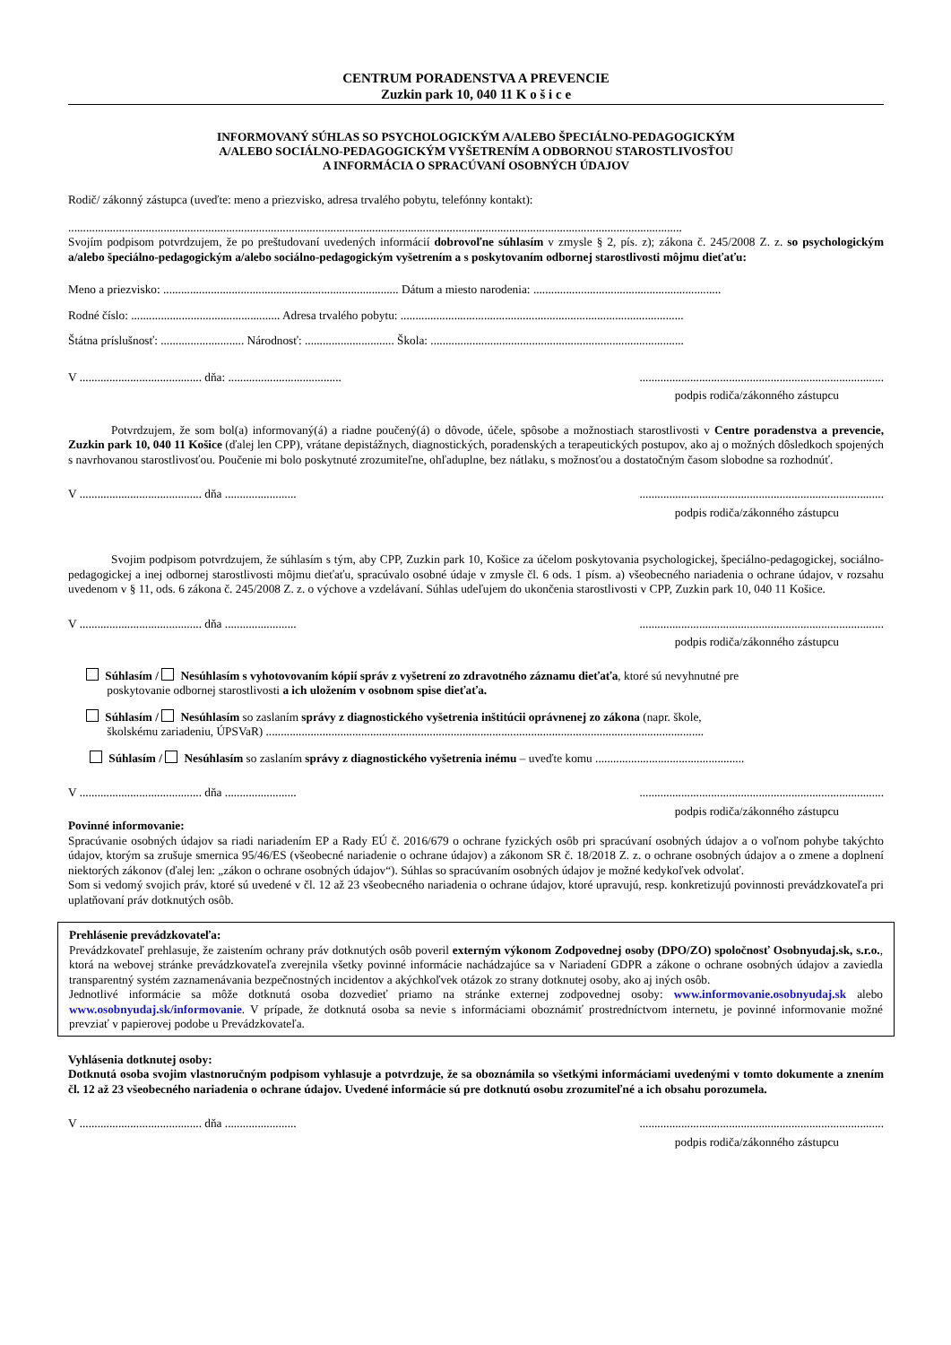CENTRUM PORADENSTVA A PREVENCIE
Zuzkin park 10, 040 11 K o š i c e
INFORMOVANÝ SÚHLAS SO PSYCHOLOGICKÝM A/ALEBO ŠPECIÁLNO-PEDAGOGICKÝM
A/ALEBO SOCIÁLNO-PEDAGOGICKÝM VYŠETRENÍM A ODBORNOU STAROSTLIVOSŤOU
A INFORMÁCIA O SPRACÚVANÍ OSOBNÝCH ÚDAJOV
Rodič/ zákonný zástupca (uveďte: meno a priezvisko, adresa trvalého pobytu, telefónny kontakt):
..............................................................................................................................................................................................................
Svojím podpisom potvrdzujem, že po preštudovaní uvedených informácií dobrovoľne súhlasím v zmysle § 2, pís. z); zákona č. 245/2008 Z. z. so psychologickým a/alebo špeciálno-pedagogickým a/alebo sociálno-pedagogickým vyšetrením a s poskytovaním odbornej starostlivosti môjmu dieťaťu:
Meno a priezvisko: ............................................................................... Dátum a miesto narodenia: ...............................................................
Rodné číslo: .................................................. Adresa trvalého pobytu: ...............................................................................................
Štátna príslušnosť: ............................ Národnosť: .............................. Škola: .....................................................................................
V ......................................... dňa: ........................................................................................................................
podpis rodiča/zákonného zástupcu
Potvrdzujem, že som bol(a) informovaný(á) a riadne poučený(á) o dôvode, účele, spôsobe a možnostiach starostlivosti v Centre poradenstva a prevencie, Zuzkin park 10, 040 11 Košice (ďalej len CPP), vrátane depistážnych, diagnostických, poradenských a terapeutických postupov, ako aj o možných dôsledkoch spojených s navrhovanou starostlivosťou. Poučenie mi bolo poskytnuté zrozumiteľne, ohľaduplne, bez nátlaku, s možnosťou a dostatočným časom slobodne sa rozhodnúť.
V ......................................... dňa ..........................................................................................................
podpis rodiča/zákonného zástupcu
Svojim podpisom potvrdzujem, že súhlasím s tým, aby CPP, Zuzkin park 10, Košice za účelom poskytovania psychologickej, špeciálno-pedagogickej, sociálno-pedagogickej a inej odbornej starostlivosti môjmu dieťaťu, spracúvalo osobné údaje v zmysle čl. 6 ods. 1 písm. a) všeobecného nariadenia o ochrane údajov, v rozsahu uvedenom v § 11, ods. 6 zákona č. 245/2008 Z. z. o výchove a vzdelávaní. Súhlas udeľujem do ukončenia starostlivosti v CPP, Zuzkin park 10, 040 11 Košice.
V ......................................... dňa ..........................................................................................................
podpis rodiča/zákonného zástupcu
Súhlasím / Nesúhlasím s vyhotovovaním kópií správ z vyšetrení zo zdravotného záznamu dieťaťa, ktoré sú nevyhnutné pre
poskytovanie odbornej starostlivosti a ich uložením v osobnom spise dieťaťa.
Súhlasím / Nesúhlasím so zaslaním správy z diagnostického vyšetrenia inštitúcii oprávnenej zo zákona (napr. škole,
školskému zariadeniu, ÚPSVaR) ...................................................................................................................................................
Súhlasím / Nesúhlasím so zaslaním správy z diagnostického vyšetrenia inému – uveďte komu ..................................................
V ......................................... dňa ..........................................................................................................
podpis rodiča/zákonného zástupcu
Povinné informovanie:
Spracúvanie osobných údajov sa riadi nariadením EP a Rady EÚ č. 2016/679 o ochrane fyzických osôb pri spracúvaní osobných údajov a o voľnom pohybe takýchto údajov, ktorým sa zrušuje smernica 95/46/ES (všeobecné nariadenie o ochrane údajov) a zákonom SR č. 18/2018 Z. z. o ochrane osobných údajov a o zmene a doplnení niektorých zákonov (ďalej len: „zákon o ochrane osobných údajov“). Súhlas so spracúvaním osobných údajov je možné kedykoľvek odvolať.
Som si vedomý svojich práv, ktoré sú uvedené v čl. 12 až 23 všeobecného nariadenia o ochrane údajov, ktoré upravujú, resp. konkretizujú povinnosti prevádzkovateľa pri uplatňovaní práv dotknutých osôb.
Prehlásenie prevádzkovateľa:
Prevádzkovateľ prehlasuje, že zaistením ochrany práv dotknutých osôb poveril externým výkonom Zodpovednej osoby (DPO/ZO) spoločnosť Osobnyudaj.sk, s.r.o., ktorá na webovej stránke prevádzkovateľa zverejnila všetky povinné informácie nachádzajúce sa v Nariadení GDPR a zákone o ochrane osobných údajov a zaviedla transparentný systém zaznamenávania bezpečnostných incidentov a akýchkoľvek otázok zo strany dotknutej osoby, ako aj iných osôb.
Jednotlivé informácie sa môže dotknutá osoba dozvedieť priamo na stránke externej zodpovednej osoby: www.informovanie.osobnyudaj.sk alebo www.osobnyudaj.sk/informovanie. V prípade, že dotknutá osoba sa nevie s informáciami oboznámiť prostredníctvom internetu, je povinné informovanie možné prevziať v papierovej podobe u Prevádzkovateľa.
Vyhlásenia dotknutej osoby:
Dotknutá osoba svojim vlastnoručným podpisom vyhlasuje a potvrdzuje, že sa oboznámila so všetkými informáciami uvedenými v tomto dokumente a znením čl. 12 až 23 všeobecného nariadenia o ochrane údajov. Uvedené informácie sú pre dotknutú osobu zrozumiteľné a ich obsahu porozumela.
V ......................................... dňa ..........................................................................................................
podpis rodiča/zákonného zástupcu